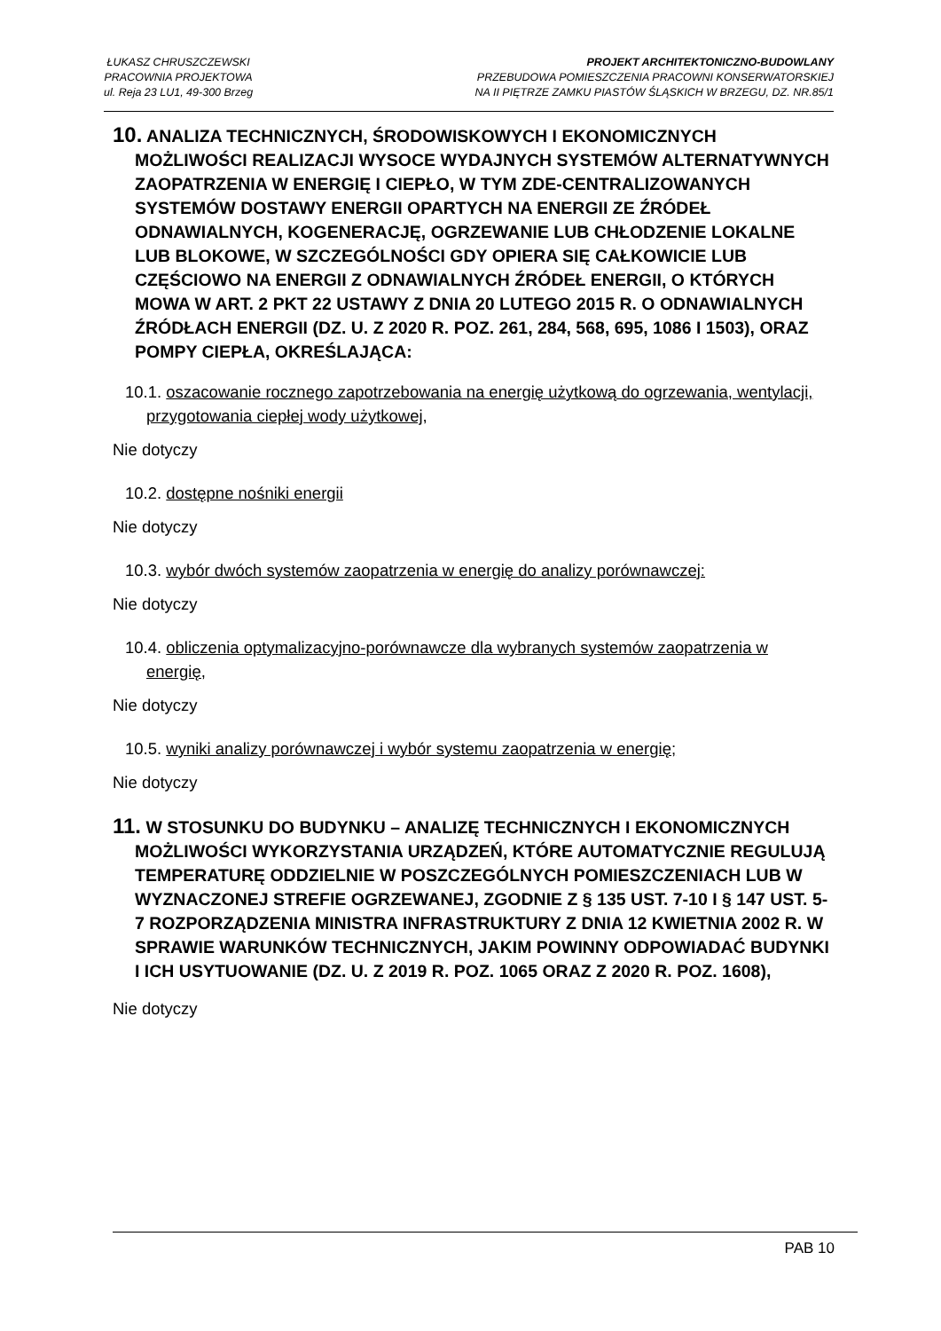ŁUKASZ CHRUSZCZEWSKI
PRACOWNIA PROJEKTOWA
ul. Reja 23 LU1, 49-300 Brzeg
PROJEKT ARCHITEKTONICZNO-BUDOWLANY
PRZEBUDOWA POMIESZCZENIA PRACOWNI KONSERWATORSKIEJ
NA II PIĘTRZE ZAMKU PIASTÓW ŚLĄSKICH W BRZEGU, DZ. NR.85/1
10. ANALIZA TECHNICZNYCH, ŚRODOWISKOWYCH I EKONOMICZNYCH MOŻLIWOŚCI REALIZACJI WYSOCE WYDAJNYCH SYSTEMÓW ALTERNATYWNYCH ZAOPATRZENIA W ENERGIĘ I CIEPŁO, W TYM ZDE-CENTRALIZOWANYCH SYSTEMÓW DOSTAWY ENERGII OPARTYCH NA ENERGII ZE ŹRÓDEŁ ODNAWIALNYCH, KOGENERACJĘ, OGRZEWANIE LUB CHŁODZENIE LOKALNE LUB BLOKOWE, W SZCZEGÓLNOŚCI GDY OPIERA SIĘ CAŁKOWICIE LUB CZĘŚCIOWO NA ENERGII Z ODNAWIALNYCH ŹRÓDEŁ ENERGII, O KTÓRYCH MOWA W ART. 2 PKT 22 USTAWY Z DNIA 20 LUTEGO 2015 R. O ODNAWIALNYCH ŹRÓDŁACH ENERGII (DZ. U. Z 2020 R. POZ. 261, 284, 568, 695, 1086 I 1503), ORAZ POMPY CIEPŁA, OKREŚLAJĄCA:
10.1. oszacowanie rocznego zapotrzebowania na energię użytkową do ogrzewania, wentylacji, przygotowania ciepłej wody użytkowej,
Nie dotyczy
10.2. dostępne nośniki energii
Nie dotyczy
10.3. wybór dwóch systemów zaopatrzenia w energię do analizy porównawczej:
Nie dotyczy
10.4. obliczenia optymalizacyjno-porównawcze dla wybranych systemów zaopatrzenia w energię,
Nie dotyczy
10.5. wyniki analizy porównawczej i wybór systemu zaopatrzenia w energię;
Nie dotyczy
11. W STOSUNKU DO BUDYNKU – ANALIZĘ TECHNICZNYCH I EKONOMICZNYCH MOŻLIWOŚCI WYKORZYSTANIA URZĄDZEŃ, KTÓRE AUTOMATYCZNIE REGULUJĄ TEMPERATURĘ ODDZIELNIE W POSZCZEGÓLNYCH POMIESZCZENIACH LUB W WYZNACZONEJ STREFIE OGRZEWANEJ, ZGODNIE Z § 135 UST. 7-10 I § 147 UST. 5-7 ROZPORZĄDZENIA MINISTRA INFRASTRUKTURY Z DNIA 12 KWIETNIA 2002 R. W SPRAWIE WARUNKÓW TECHNICZNYCH, JAKIM POWINNY ODPOWIADAĆ BUDYNKI I ICH USYTUOWANIE (DZ. U. Z 2019 R. POZ. 1065 ORAZ Z 2020 R. POZ. 1608),
Nie dotyczy
PAB 10